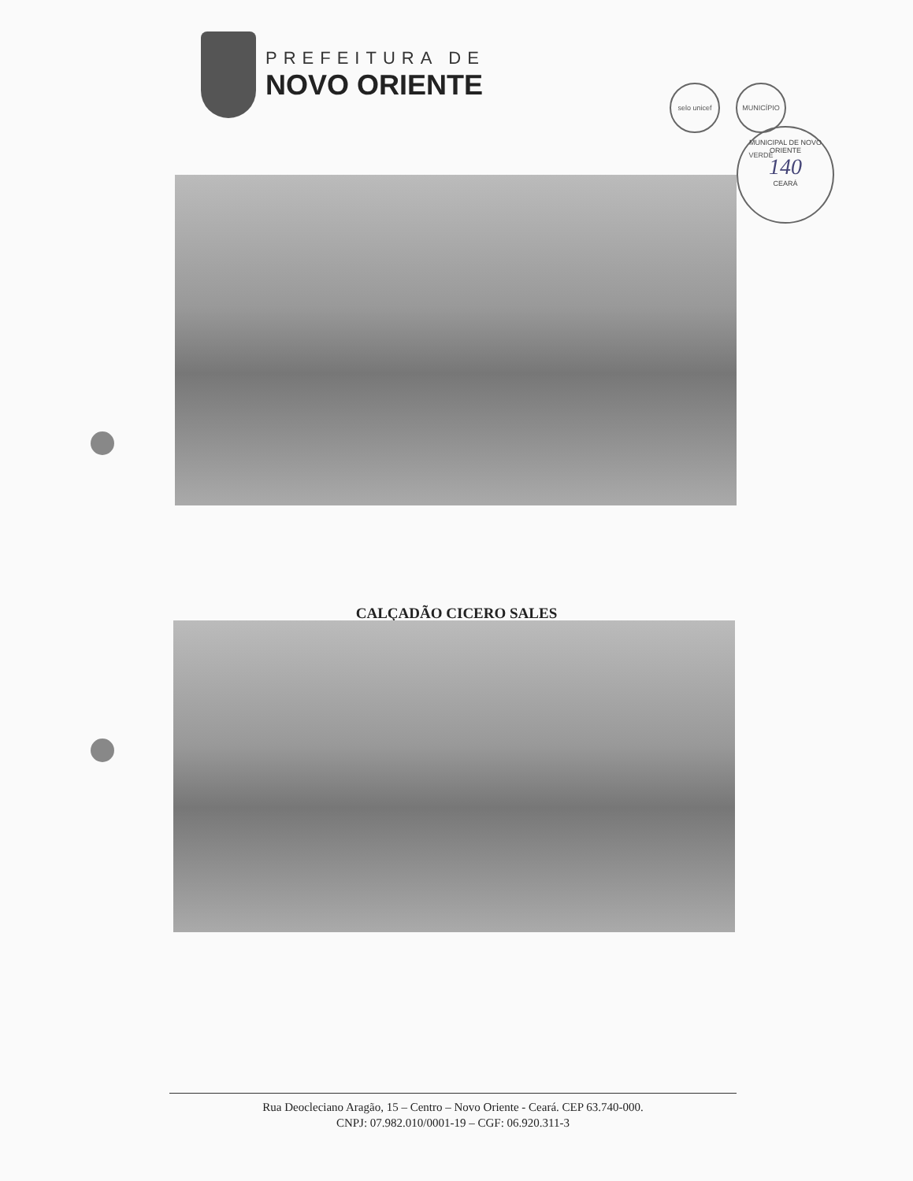PREFEITURA DE
NOVO ORIENTE
selo unicef MUNICÍPIO VERDE
MUNICIPAL DE NOVO ORIENTE
140
CEARÁ
CALÇADÃO CICERO SALES
Rua Deocleciano Aragão, 15 – Centro – Novo Oriente - Ceará. CEP 63.740-000.
CNPJ: 07.982.010/0001-19 – CGF: 06.920.311-3